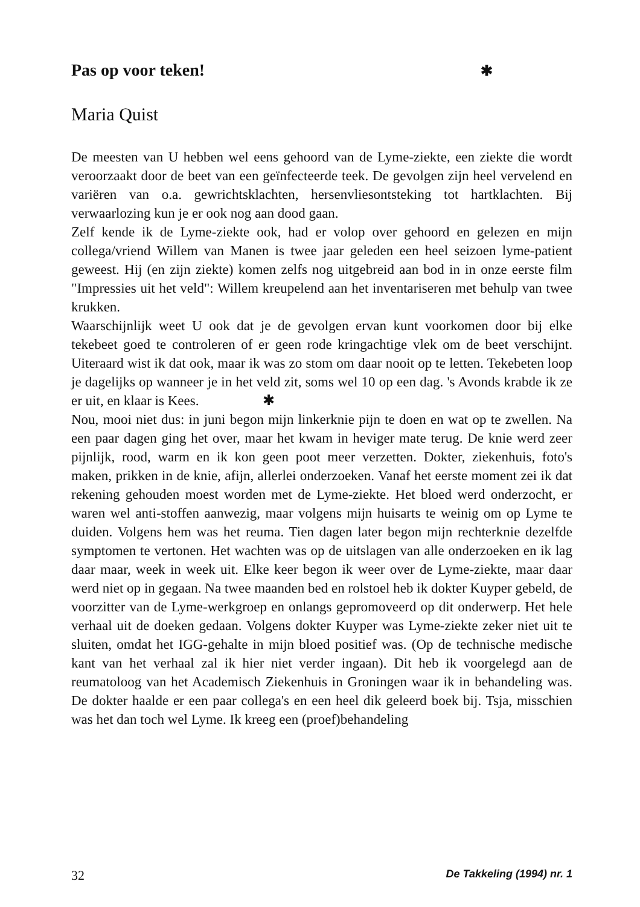Pas op voor teken! ✱
Maria Quist
De meesten van U hebben wel eens gehoord van de Lyme-ziekte, een ziekte die wordt veroorzaakt door de beet van een geïnfecteerde teek. De gevolgen zijn heel vervelend en variëren van o.a. gewrichtsklachten, hersenvliesontsteking tot hartklachten. Bij verwaarlozing kun je er ook nog aan dood gaan.
Zelf kende ik de Lyme-ziekte ook, had er volop over gehoord en gelezen en mijn collega/vriend Willem van Manen is twee jaar geleden een heel seizoen lyme-patient geweest. Hij (en zijn ziekte) komen zelfs nog uitgebreid aan bod in in onze eerste film "Impressies uit het veld": Willem kreupelend aan het inventariseren met behulp van twee krukken.
Waarschijnlijk weet U ook dat je de gevolgen ervan kunt voorkomen door bij elke tekebeet goed te controleren of er geen rode kringachtige vlek om de beet verschijnt. Uiteraard wist ik dat ook, maar ik was zo stom om daar nooit op te letten. Tekebeten loop je dagelijks op wanneer je in het veld zit, soms wel 10 op een dag. 's Avonds krabde ik ze er uit, en klaar is Kees. ✱
Nou, mooi niet dus: in juni begon mijn linkerknie pijn te doen en wat op te zwellen. Na een paar dagen ging het over, maar het kwam in heviger mate terug. De knie werd zeer pijnlijk, rood, warm en ik kon geen poot meer verzetten. Dokter, ziekenhuis, foto's maken, prikken in de knie, afijn, allerlei onderzoeken. Vanaf het eerste moment zei ik dat rekening gehouden moest worden met de Lyme-ziekte. Het bloed werd onderzocht, er waren wel anti-stoffen aanwezig, maar volgens mijn huisarts te weinig om op Lyme te duiden. Volgens hem was het reuma. Tien dagen later begon mijn rechterknie dezelfde symptomen te vertonen. Het wachten was op de uitslagen van alle onderzoeken en ik lag daar maar, week in week uit. Elke keer begon ik weer over de Lyme-ziekte, maar daar werd niet op in gegaan. Na twee maanden bed en rolstoel heb ik dokter Kuyper gebeld, de voorzitter van de Lyme-werkgroep en onlangs gepromoveerd op dit onderwerp. Het hele verhaal uit de doeken gedaan. Volgens dokter Kuyper was Lyme-ziekte zeker niet uit te sluiten, omdat het IGG-gehalte in mijn bloed positief was. (Op de technische medische kant van het verhaal zal ik hier niet verder ingaan). Dit heb ik voorgelegd aan de reumatoloog van het Academisch Ziekenhuis in Groningen waar ik in behandeling was. De dokter haalde er een paar collega's en een heel dik geleerd boek bij. Tsja, misschien was het dan toch wel Lyme. Ik kreeg een (proef)behandeling
32 De Takkeling (1994) nr. 1